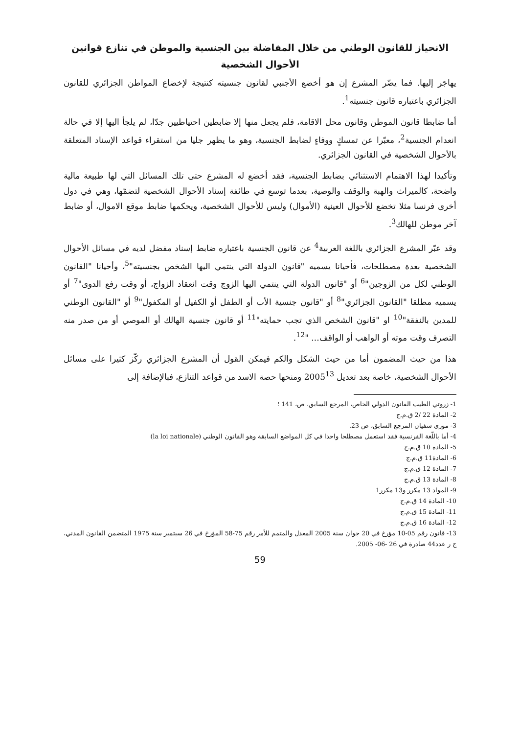الانحياز للقانون الوطني من خلال المفاضلة بين الجنسية والموطن في تنازع قوانين الأحوال الشخصية
يهاجَر إليها. فما يضّر المشرع إن هو أخضع الأجنبي لقانون جنسيته كنتيجة لإخضاع المواطن الجزائري للقانون الجزائري باعتباره قانون جنسيته<sup>1</sup>.
أما ضابطا قانون الموطن وقانون محل الاقامة، فلم يجعل منها إلا ضابطين احتياطيين جدّا، لم يلجأ اليها إلا في حالة انعدام الجنسية<sup>2</sup>، معبّرا عن تمسكٍ ووفاءٍ لضابط الجنسية، وهو ما يظهر جليا من استقراء قواعد الإسناد المتعلقة بالأحوال الشخصية في القانون الجزائري.
وتأكيدا لهذا الاهتمام الاستثنائي بضابط الجنسية، فقد أخضع له المشرع حتى تلك المسائل التي لها طبيعة مالية واضحة، كالميراث والهبة والوقف والوصية، بعدما توسع في طائفة إسناد الأحوال الشخصية لتضمّها، وهي في دول أخرى فرنسا مثلا تخضع للأحوال العينية (الأموال) وليس للأحوال الشخصية، ويحكمها ضابط موقع الاموال، أو ضابط آخر موطن للهالك<sup>3</sup>.
وقد عبّر المشرع الجزائري باللغة العربية<sup>4</sup> عن قانون الجنسية باعتباره ضابط إسناد مفضل لديه في مسائل الأحوال الشخصية بعدة مصطلحات، فأحيانا يسميه "قانون الدولة التي ينتمي اليها الشخص بجنسيته"<sup>5</sup>، وأحيانا "القانون الوطني لكل من الزوجين"<sup>6</sup> أو "قانون الدولة التي ينتمي اليها الزوج وقت انعقاد الزواج، أو وقت رفع الدوى"<sup>7</sup> أو يسميه مطلقا "القانون الجزائري"<sup>8</sup> أو "قانون جنسية الأب أو الطفل أو الكفيل أو المكفول"<sup>9</sup> أو "القانون الوطني للمدين بالنفقة"<sup>10</sup> او "قانون الشخص الذي تجب حمايته"<sup>11</sup> أو قانون جنسية الهالك أو الموصي أو من صدر منه التصرف وقت موته أو الواهب أو الواقف... "<sup>12</sup>.
هذا من حيث المضمون أما من حيث الشكل والكم فيمكن القول أن المشرع الجزائري ركّز كثيرا على مسائل الأحوال الشخصية، خاصة بعد تعديل 2005<sup>13</sup> ومنحها حصة الاسد من قواعد التنازع، فبالإضافة إلى
1- زروتي الطيب القانون الدولي الخاص، المرجع السابق، ص، 141 ؛
2- المادة 22 /2 ق.م.ج
3- موري سفيان المرجع السابق، ص 23.
4- أما باللّغة الفرنسية فقد استعمل مصطلحا واحدا في كل المواضع السابقة وهو القانون الوطني (la loi nationale)
5- المادة 10 ق.م.ج
6- المادة11 ق.م.ج
7- المادة 12 ق.م.ج
8- المادة 13 ق.م.ج
9- المواد 13 مكرر و13 مكرر1
10- المادة 14 ق.م.ج
11- المادة 15 ق.م.ج
12- المادة 16 ق.م.ج
13- قانون رقم 05-10 مؤرخ في 20 جوان سنة 2005 المعدل والمتمم للأمر رقم 75-58 المؤرخ في 26 سبتمبر سنة 1975 المتضمن القانون المدني، ج ر عدد44 صادرة في 26 -06- 2005.
59